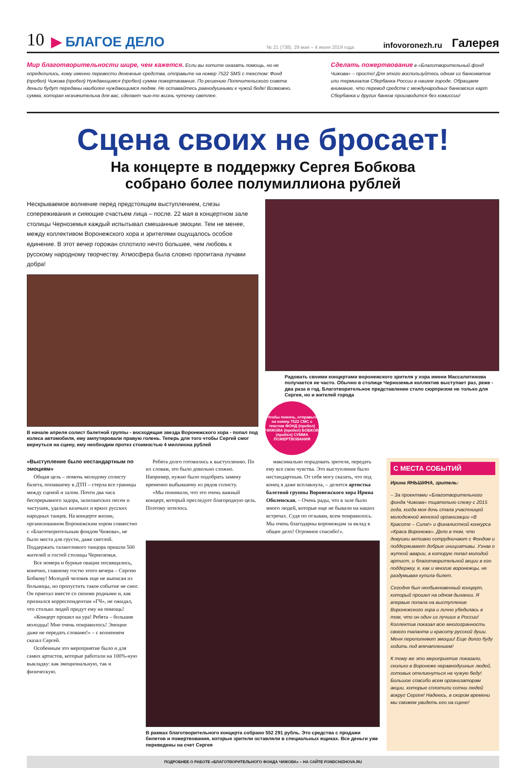10
▶ БЛАГОЕ ДЕЛО
№ 21 (738), 29 мая – 4 июня 2019 года
infovoronezh.ru
Галерея
Мир благотворительности шире, чем кажется. Если вы хотите оказать помощь, но не определились, кому именно перевести денежные средства, отправьте на номер 7522 SMS с текстом: Фонд (пробел) Чижова (пробел) Нуждающимся (пробел) сумма пожертвования. По решению Попечительского совета деньги будут переданы наиболее нуждающимся людям. Не оставайтесь равнодушными к чужой беде! Возможно, сумма, которая незначительна для вас, сделает чью-то жизнь чуточку светлее.
Сделать пожертвование в «Благотворительный фонд Чижова» – просто! Для этого воспользуйтесь одним из банкоматов или терминалов Сбербанка России в нашем городе. Обращаем внимание, что перевод средств с международных банковских карт Сбербанка и других банков производится без комиссии!
Сцена своих не бросает!
На концерте в поддержку Сергея Бобкова
собрано более полумиллиона рублей
Нескрываемое волнение перед предстоящим выступлением, слезы сопереживания и сияющие счастьем лица – после. 22 мая в концертном зале столицы Черноземья каждый испытывал смешанные эмоции. Тем не менее, между коллективом Воронежского хора и зрителями ощущалось особое единение. В этот вечер горожан сплотило нечто большее, чем любовь к русскому народному творчеству. Атмосфера была словно пропитана лучами добра!
В начале апреля солист балетной группы - восходящая звезда Воронежского хора - попал под колеса автомобиля, ему ампутировали правую голень. Теперь для того чтобы Сергей смог вернуться на сцену, ему необходим протез стоимостью 4 миллиона рублей
Радовать своими концертами воронежского зрителя у хора имени Массалитинова получается не часто. Обычно в столице Черноземья коллектив выступает раз, реже - два раза в год. Благотворительное представление стало сюрпризом не только для Сергея, но и жителей города
Чтобы помочь, отправьте на номер 7522 СМС с текстом ФОНД (пробел) ЧИЖОВА (пробел) БОБКОВ (пробел) СУММА ПОЖЕРТВОВАНИЯ
«Выступление было нестандартным по эмоциям»
Общая цель – помочь молодому солисту балета, попавшему в ДТП – стерла все границы между сценой и залом. Почти два часа беспрерывного задора, залихватских песен и частушек, удалых казачьих и ярких русских народных танцев. На концерте жизни, организованном Воронежским хором совместно с «Благотворительным фондом Чижова», не было места для грусти, даже светлой. Поддержать талантливого танцора пришли 500 жителей и гостей столицы Черноземья.
Все номера и бурные овации посвящались, конечно, главному гостю этого вечера – Сергею Бобкову! Молодой человек еще не выписан из больницы, но пропустить такое событие не смог. Он приехал вместе со своими родными и, как признался корреспондентам «ГЧ», не ожидал, что столько людей придут ему на помощь!
«Концерт прошел на ура! Ребята – большие молодцы! Мне очень понравилось! Эмоции даже не передать словами!» – с волнением сказал Сергей.
Особенным это мероприятие было и для самих артистов, которые работали на 100%-ную выкладку: как эмоциональную, так и физическую.
Ребята долго готовились к выступлению. По их словам, это было довольно сложно. Например, нужно было подобрать замену временно выбывшему из рядов солисту.
«Мы понимали, что это очень важный концерт, который преследует благородную цель. Поэтому хотелось
максимально порадовать зрителя, передать ему все свои чувства. Это выступление было нестандартным. От себя могу сказать, что под конец я даже всплакнула, – делится артистка балетной группы Воронежского хора Ирина Оболенская. – Очень рады, что в зале было много людей, которые еще не бывали на наших встречах. Судя по отзывам, всем понравилось. Мы очень благодарны воронежцам за вклад в общее дело! Огромное спасибо!».
В рамках благотворительного концерта собрано 552 291 рубль. Это средства с продажи билетов и пожертвования, которые зрители оставляли в специальных ящиках. Все деньги уже переведены на счет Сергея
С МЕСТА СОБЫТИЙ
Ирина ЯНЬШИНА, зритель:
– За проектами «Благотворительного фонда Чижова» тщательно слежу с 2015 года, когда моя дочь стала участницей молодежной женской организации «В Красоте – Сила!» и финалисткой конкурса «Краса Воронежа». Дело в том, что девушки активно сотрудничают с Фондом и поддерживают добрые инициативы. Узнав о жуткой аварии, в которую попал молодой артист, и благотворительной акции в его поддержку, я, как и многие воронежцы, не раздумывая купила билет.
Сегодня был необыкновенный концерт, который прошел на одном дыхании. Я впервые попала на выступление Воронежского хора и лично убедилась в том, что он один из лучших в России! Коллектив показал всю многогранность своего таланта и красоту русской души. Меня переполняют эмоции! Еще долго буду ходить под впечатлением!
К тому же это мероприятие показало, сколько в Воронеже неравнодушных людей, готовых откликнуться на чужую беду! Большое спасибо всем организаторам акции, которые сплотили сотни людей вокруг Сергея! Надеюсь, в скором времени мы сможем увидеть его на сцене!
ПОДРОБНЕЕ О РАБОТЕ «БЛАГОТВОРИТЕЛЬНОГО ФОНДА ЧИЖОВА» – НА САЙТЕ FONDCHIZHOVA.RU